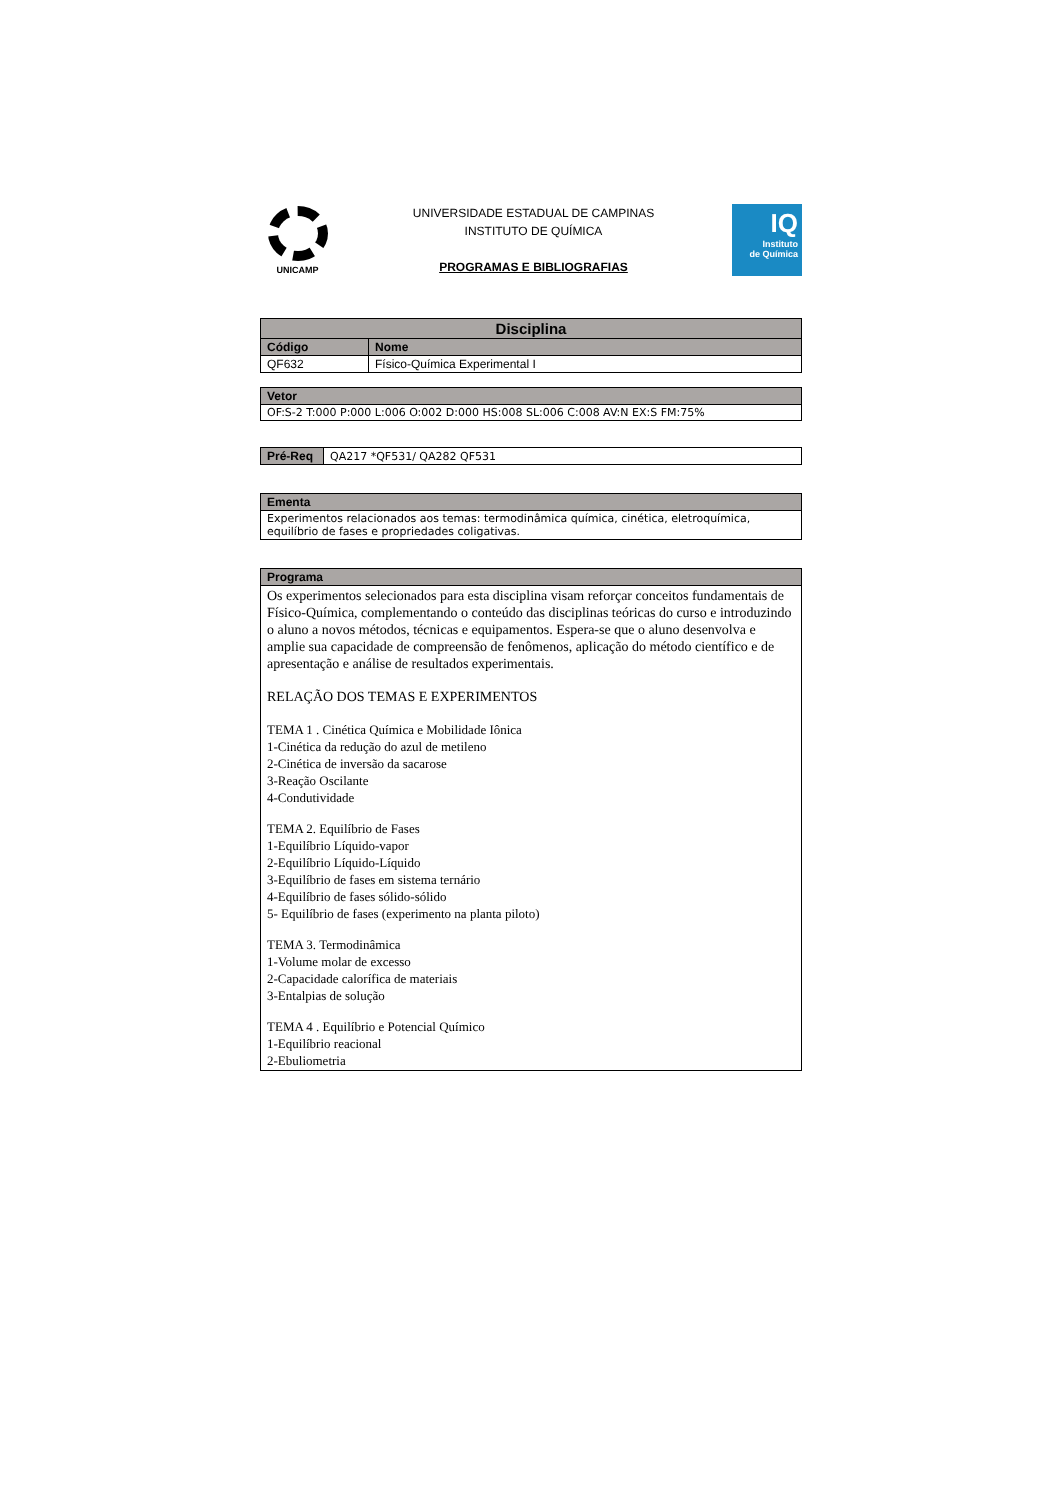UNICAMP
UNIVERSIDADE ESTADUAL DE CAMPINAS
INSTITUTO DE QUÍMICA
PROGRAMAS E BIBLIOGRAFIAS
IQ
Instituto
de Química
| Disciplina | |
| --- | --- |
| Código | Nome |
| QF632 | Físico-Química Experimental I |
| Vetor |
| --- |
| OF:S-2 T:000 P:000 L:006 O:002 D:000 HS:008 SL:006 C:008 AV:N EX:S FM:75% |
| Pré-Req | QA217 *QF531/ QA282 QF531 |
| Ementa |
| --- |
| Experimentos relacionados aos temas: termodinâmica química, cinética, eletroquímica, equilíbrio de fases e propriedades coligativas. |
| Programa |
| --- |
| Os experimentos selecionados para esta disciplina visam reforçar conceitos fundamentais de Físico-Química, complementando o conteúdo das disciplinas teóricas do curso e introduzindo o aluno a novos métodos, técnicas e equipamentos. Espera-se que o aluno desenvolva e amplie sua capacidade de compreensão de fenômenos, aplicação do método científico e de apresentação e análise de resultados experimentais. RELAÇÃO DOS TEMAS E EXPERIMENTOS TEMA 1 . Cinética Química e Mobilidade Iônica 1-Cinética da redução do azul de metileno 2-Cinética de inversão da sacarose 3-Reação Oscilante 4-Condutividade TEMA 2. Equilíbrio de Fases 1-Equilíbrio Líquido-vapor 2-Equilíbrio Líquido-Líquido 3-Equilíbrio de fases em sistema ternário 4-Equilíbrio de fases sólido-sólido 5- Equilíbrio de fases (experimento na planta piloto) TEMA 3. Termodinâmica 1-Volume molar de excesso 2-Capacidade calorífica de materiais 3-Entalpias de solução TEMA 4 . Equilíbrio e Potencial Químico 1-Equilíbrio reacional 2-Ebuliometria |